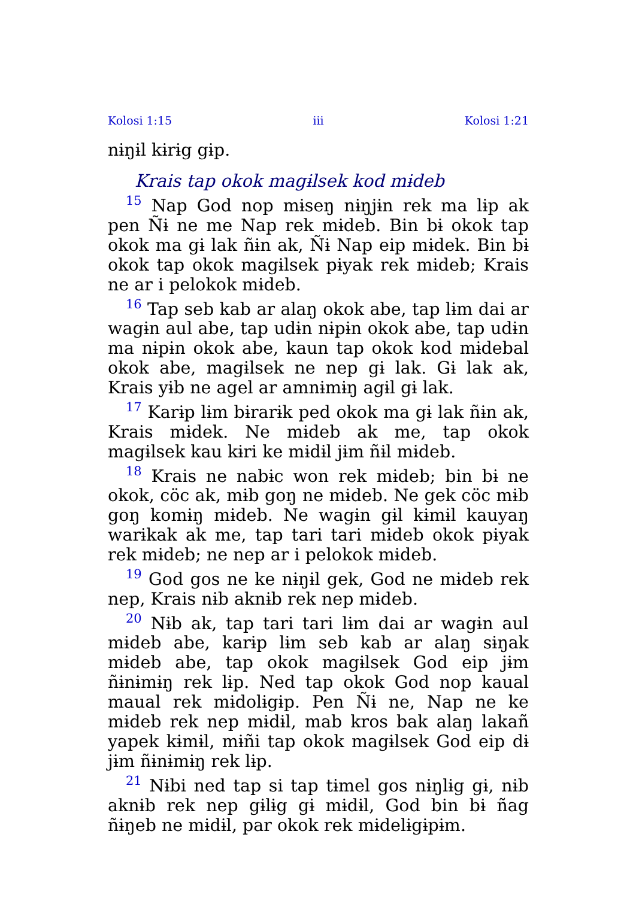Kolosi 1:15 iii Kolosi 1:21
nɨŋɨl kɨrɨg gɨp.
Krais tap okok magɨlsek kod mɨdeb
<sup>15</sup> Nap God nop mɨseŋ nɨŋjɨn rek ma lɨp ak pen Ñɨ ne me Nap rek mɨdeb. Bin bɨ okok tap okok ma gɨ lak ñɨn ak, Ñɨ Nap eip mɨdek. Bin bɨ okok tap okok magɨlsek pɨyak rek mɨdeb; Krais ne ar i pelokok mɨdeb.
<sup>16</sup> Tap seb kab ar alaŋ okok abe, tap lɨm dai ar wagɨn aul abe, tap udɨn nɨpɨn okok abe, tap udɨn ma nɨpɨn okok abe, kaun tap okok kod mɨdebal okok abe, magɨlsek ne nep gɨ lak. Gɨ lak ak, Krais yɨb ne agel ar amnɨmɨŋ agɨl gɨ lak.
<sup>17</sup> Karɨp lɨm bɨrarɨk ped okok ma gɨ lak ñɨn ak, Krais mɨdek. Ne mɨdeb ak me, tap okok magɨlsek kau kɨri ke mɨdɨl jɨm ñɨl mɨdeb.
<sup>18</sup> Krais ne nabɨc won rek mɨdeb; bin bɨ ne okok, cöc ak, mɨb goŋ ne mɨdeb. Ne gek cöc mɨb goŋ komɨŋ mɨdeb. Ne wagɨn gɨl kɨmɨl kauyaŋ warɨkak ak me, tap tari tari mɨdeb okok pɨyak rek mɨdeb; ne nep ar i pelokok mɨdeb.
<sup>19</sup> God gos ne ke nɨŋɨl gek, God ne mɨdeb rek nep, Krais nɨb aknɨb rek nep mɨdeb.
<sup>20</sup> Nɨb ak, tap tari tari lɨm dai ar wagɨn aul mɨdeb abe, karɨp lɨm seb kab ar alaŋ sɨŋak mɨdeb abe, tap okok magɨlsek God eip jɨm ñɨnɨmɨŋ rek lɨp. Ned tap okok God nop kaual maual rek mɨdolɨgɨp. Pen Ñɨ ne, Nap ne ke mɨdeb rek nep mɨdɨl, mab kros bak alaŋ lakañ yapek kɨmɨl, mɨñi tap okok magɨlsek God eip dɨ jɨm ñɨnɨmɨŋ rek lɨp.
<sup>21</sup> Nɨbi ned tap si tap tɨmel gos nɨŋlɨg gɨ, nɨb aknɨb rek nep gɨlɨg gɨ mɨdɨl, God bin bɨ ñag ñɨŋeb ne mɨdɨl, par okok rek mɨdelɨgɨpɨm.